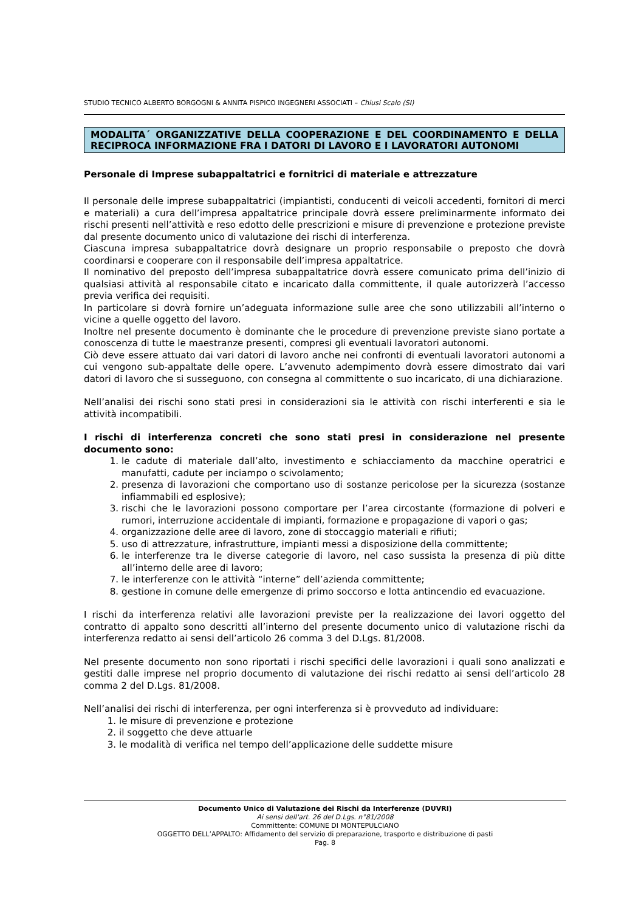STUDIO TECNICO ALBERTO BORGOGNI & ANNITA PISPICO INGEGNERI ASSOCIATI – Chiusi Scalo (SI)
MODALITA´ ORGANIZZATIVE DELLA COOPERAZIONE E DEL COORDINAMENTO E DELLA RECIPROCA INFORMAZIONE FRA I DATORI DI LAVORO E I LAVORATORI AUTONOMI
Personale di Imprese subappaltatrici e fornitrici di materiale e attrezzature
Il personale delle imprese subappaltatrici (impiantisti, conducenti di veicoli accedenti, fornitori di merci e materiali) a cura dell’impresa appaltatrice principale dovrà essere preliminarmente informato dei rischi presenti nell’attività e reso edotto delle prescrizioni e misure di prevenzione e protezione previste dal presente documento unico di valutazione dei rischi di interferenza.
Ciascuna impresa subappaltatrice dovrà designare un proprio responsabile o preposto che dovrà coordinarsi e cooperare con il responsabile dell’impresa appaltatrice.
Il nominativo del preposto dell’impresa subappaltatrice dovrà essere comunicato prima dell’inizio di qualsiasi attività al responsabile citato e incaricato dalla committente, il quale autorizzerà l’accesso previa verifica dei requisiti.
In particolare si dovrà fornire un’adeguata informazione sulle aree che sono utilizzabili all’interno o vicine a quelle oggetto del lavoro.
Inoltre nel presente documento è dominante che le procedure di prevenzione previste siano portate a conoscenza di tutte le maestranze presenti, compresi gli eventuali lavoratori autonomi.
Ciò deve essere attuato dai vari datori di lavoro anche nei confronti di eventuali lavoratori autonomi a cui vengono sub-appaltate delle opere. L’avvenuto adempimento dovrà essere dimostrato dai vari datori di lavoro che si susseguono, con consegna al committente o suo incaricato, di una dichiarazione.
Nell’analisi dei rischi sono stati presi in considerazioni sia le attività con rischi interferenti e sia le attività incompatibili.
I rischi di interferenza concreti che sono stati presi in considerazione nel presente documento sono:
1. le cadute di materiale dall’alto, investimento e schiacciamento da macchine operatrici e manufatti, cadute per inciampo o scivolamento;
2. presenza di lavorazioni che comportano uso di sostanze pericolose per la sicurezza (sostanze infiammabili ed esplosive);
3. rischi che le lavorazioni possono comportare per l’area circostante (formazione di polveri e rumori, interruzione accidentale di impianti, formazione e propagazione di vapori o gas;
4. organizzazione delle aree di lavoro, zone di stoccaggio materiali e rifiuti;
5. uso di attrezzature, infrastrutture, impianti messi a disposizione della committente;
6. le interferenze tra le diverse categorie di lavoro, nel caso sussista la presenza di più ditte all’interno delle aree di lavoro;
7. le interferenze con le attività “interne” dell’azienda committente;
8. gestione in comune delle emergenze di primo soccorso e lotta antincendio ed evacuazione.
I rischi da interferenza relativi alle lavorazioni previste per la realizzazione dei lavori oggetto del contratto di appalto sono descritti all’interno del presente documento unico di valutazione rischi da interferenza redatto ai sensi dell’articolo 26 comma 3 del D.Lgs. 81/2008.
Nel presente documento non sono riportati i rischi specifici delle lavorazioni i quali sono analizzati e gestiti dalle imprese nel proprio documento di valutazione dei rischi redatto ai sensi dell’articolo 28 comma 2 del D.Lgs. 81/2008.
Nell’analisi dei rischi di interferenza, per ogni interferenza si è provveduto ad individuare:
1. le misure di prevenzione e protezione
2. il soggetto che deve attuarle
3. le modalità di verifica nel tempo dell’applicazione delle suddette misure
Documento Unico di Valutazione dei Rischi da Interferenze (DUVRI)
Ai sensi dell'art. 26 del D.Lgs. n°81/2008
Committente: COMUNE DI MONTEPULCIANO
OGGETTO DELL’APPALTO: Affidamento del servizio di preparazione, trasporto e distribuzione di pasti
Pag. 8